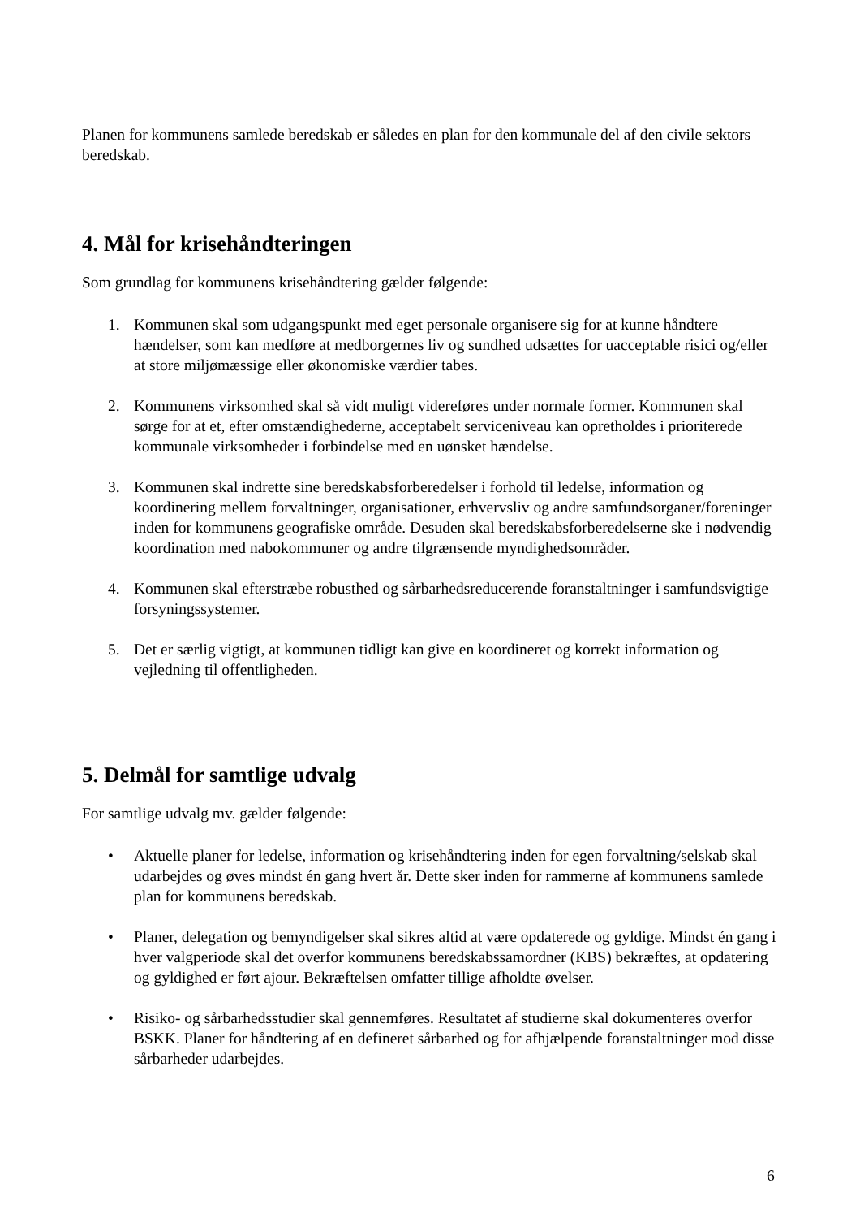Planen for kommunens samlede beredskab er således en plan for den kommunale del af den civile sektors beredskab.
4. Mål for krisehåndteringen
Som grundlag for kommunens krisehåndtering gælder følgende:
1. Kommunen skal som udgangspunkt med eget personale organisere sig for at kunne håndtere hændelser, som kan medføre at medborgernes liv og sundhed udsættes for uacceptable risici og/eller at store miljømæssige eller økonomiske værdier tabes.
2. Kommunens virksomhed skal så vidt muligt videreføres under normale former. Kommunen skal sørge for at et, efter omstændighederne, acceptabelt serviceniveau kan opretholdes i prioriterede kommunale virksomheder i forbindelse med en uønsket hændelse.
3. Kommunen skal indrette sine beredskabsforberedelser i forhold til ledelse, information og koordinering mellem forvaltninger, organisationer, erhvervsliv og andre samfundsorganer/foreninger inden for kommunens geografiske område. Desuden skal beredskabsforberedelserne ske i nødvendig koordination med nabokommuner og andre tilgrænsende myndighedsområder.
4. Kommunen skal efterstræbe robusthed og sårbarhedsreducerende foranstaltninger i samfundsvigtige forsyningssystemer.
5. Det er særlig vigtigt, at kommunen tidligt kan give en koordineret og korrekt information og vejledning til offentligheden.
5. Delmål for samtlige udvalg
For samtlige udvalg mv. gælder følgende:
• Aktuelle planer for ledelse, information og krisehåndtering inden for egen forvaltning/selskab skal udarbejdes og øves mindst én gang hvert år. Dette sker inden for rammerne af kommunens samlede plan for kommunens beredskab.
• Planer, delegation og bemyndigelser skal sikres altid at være opdaterede og gyldige. Mindst én gang i hver valgperiode skal det overfor kommunens beredskabssamordner (KBS) bekræftes, at opdatering og gyldighed er ført ajour. Bekræftelsen omfatter tillige afholdte øvelser.
• Risiko- og sårbarhedsstudier skal gennemføres. Resultatet af studierne skal dokumenteres overfor BSKK. Planer for håndtering af en defineret sårbarhed og for afhjælpende foranstaltninger mod disse sårbarheder udarbejdes.
6